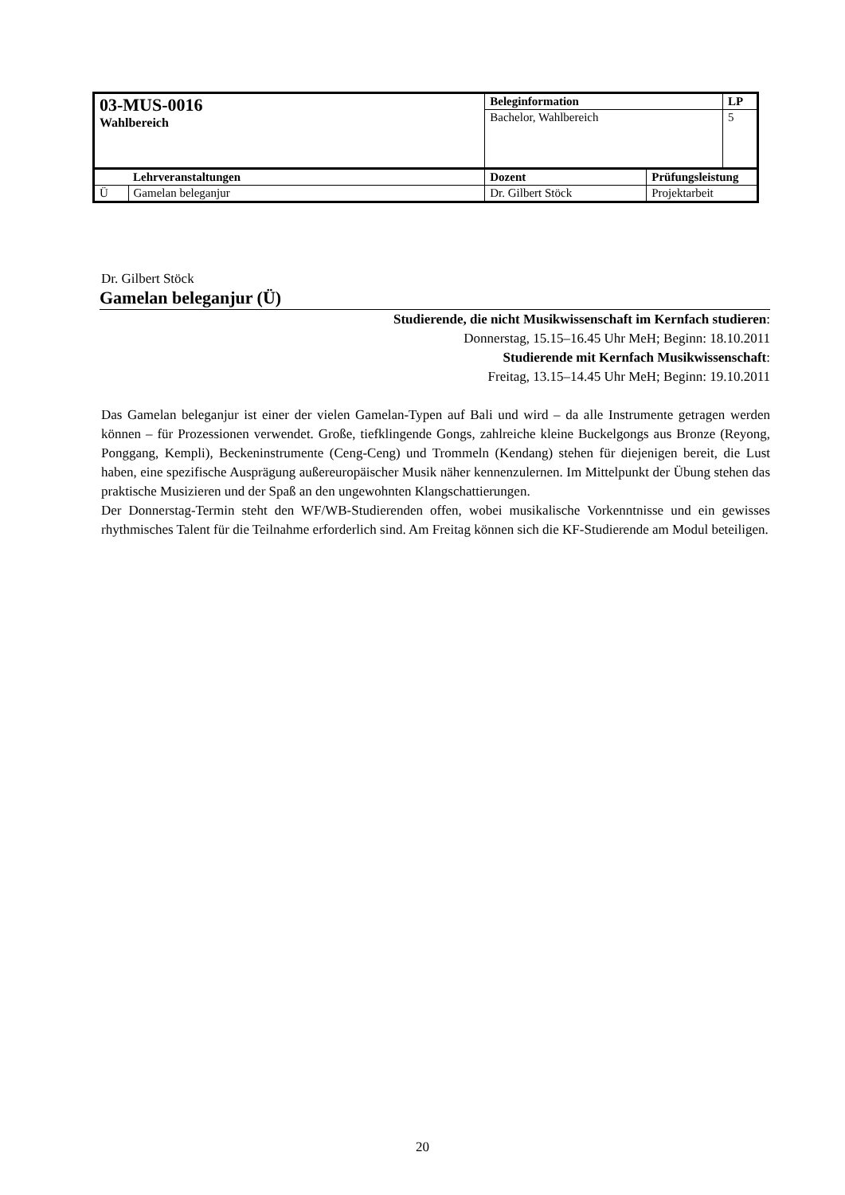| 03-MUS-0016 Wahlbereich | | Beleginformation | | LP |
| | | Bachelor, Wahlbereich | | 5 |
| | Lehrveranstaltungen | Dozent | Prüfungsleistung | |
| Ü | Gamelan beleganjur | Dr. Gilbert Stöck | Projektarbeit | |
Dr. Gilbert Stöck
Gamelan beleganjur (Ü)
Studierende, die nicht Musikwissenschaft im Kernfach studieren:
Donnerstag, 15.15–16.45 Uhr MeH; Beginn: 18.10.2011
Studierende mit Kernfach Musikwissenschaft:
Freitag, 13.15–14.45 Uhr MeH; Beginn: 19.10.2011
Das Gamelan beleganjur ist einer der vielen Gamelan-Typen auf Bali und wird – da alle Instrumente getragen werden können – für Prozessionen verwendet. Große, tiefklingende Gongs, zahlreiche kleine Buckelgongs aus Bronze (Reyong, Ponggang, Kempli), Beckeninstrumente (Ceng-Ceng) und Trommeln (Kendang) stehen für diejenigen bereit, die Lust haben, eine spezifische Ausprägung außereuropäischer Musik näher kennenzulernen. Im Mittelpunkt der Übung stehen das praktische Musizieren und der Spaß an den ungewohnten Klangschattierungen.
Der Donnerstag-Termin steht den WF/WB-Studierenden offen, wobei musikalische Vorkenntnisse und ein gewisses rhythmisches Talent für die Teilnahme erforderlich sind. Am Freitag können sich die KF-Studierende am Modul beteiligen.
20